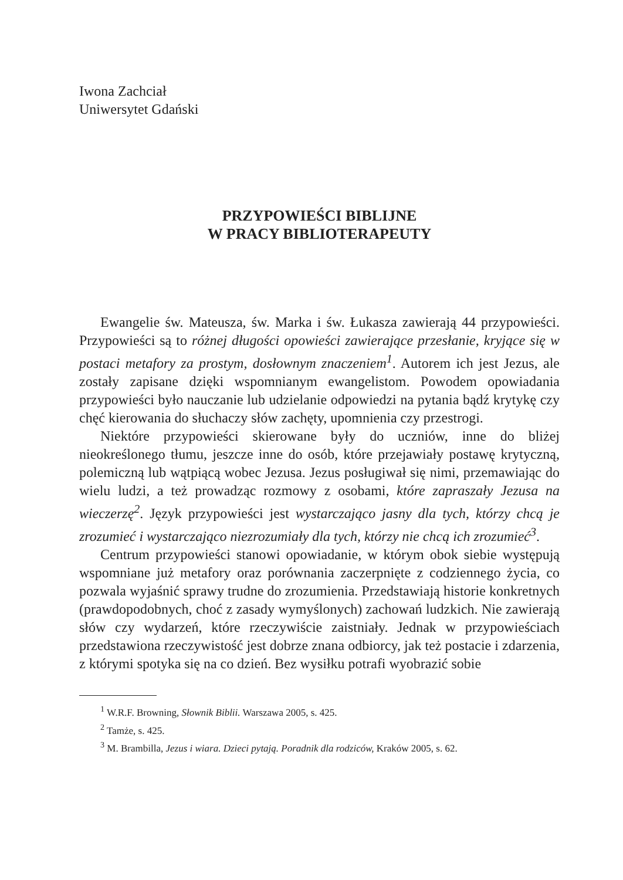Iwona Zachciał
Uniwersytet Gdański
PRZYPOWIEŚCI BIBLIJNE
W PRACY BIBLIOTERAPEUTY
Ewangelie św. Mateusza, św. Marka i św. Łukasza zawierają 44 przypowieści. Przypowieści są to różnej długości opowieści zawierające przesłanie, kryjące się w postaci metafory za prostym, dosłownym znaczeniem<sup>1</sup>. Autorem ich jest Jezus, ale zostały zapisane dzięki wspomnianym ewangelistom. Powodem opowiadania przypowieści było nauczanie lub udzielanie odpowiedzi na pytania bądź krytykę czy chęć kierowania do słuchaczy słów zachęty, upomnienia czy przestrogi.
Niektóre przypowieści skierowane były do uczniów, inne do bliżej nieokreślonego tłumu, jeszcze inne do osób, które przejawiały postawę krytyczną, polemiczną lub wątpiącą wobec Jezusa. Jezus posługiwał się nimi, przemawiając do wielu ludzi, a też prowadząc rozmowy z osobami, które zapraszały Jezusa na wieczerzę<sup>2</sup>. Język przypowieści jest wystarczająco jasny dla tych, którzy chcą je zrozumieć i wystarczająco niezrozumiały dla tych, którzy nie chcą ich zrozumieć<sup>3</sup>.
Centrum przypowieści stanowi opowiadanie, w którym obok siebie występują wspomniane już metafory oraz porównania zaczerpnięte z codziennego życia, co pozwala wyjaśnić sprawy trudne do zrozumienia. Przedstawiają historie konkretnych (prawdopodobnych, choć z zasady wymyślonych) zachowań ludzkich. Nie zawierają słów czy wydarzeń, które rzeczywiście zaistniały. Jednak w przypowieściach przedstawiona rzeczywistość jest dobrze znana odbiorcy, jak też postacie i zdarzenia, z którymi spotyka się na co dzień. Bez wysiłku potrafi wyobrazić sobie
<sup>1</sup> W.R.F. Browning, Słownik Biblii. Warszawa 2005, s. 425.
<sup>2</sup> Tamże, s. 425.
<sup>3</sup> M. Brambilla, Jezus i wiara. Dzieci pytają. Poradnik dla rodziców, Kraków 2005, s. 62.